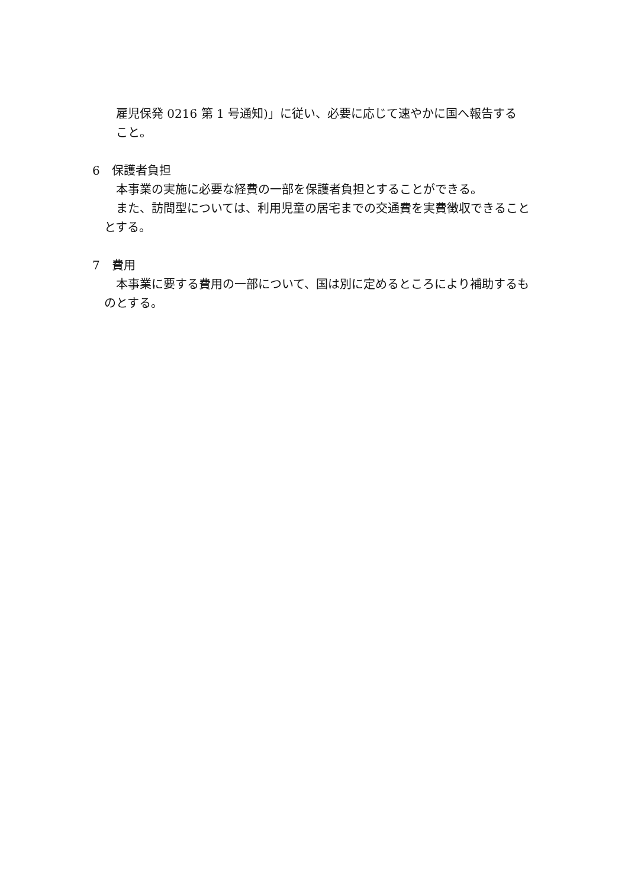雇児保発 0216 第 1 号通知)」に従い、必要に応じて速やかに国へ報告する
こと。
6　保護者負担
本事業の実施に必要な経費の一部を保護者負担とすることができる。
また、訪問型については、利用児童の居宅までの交通費を実費徴収できることとする。
7　費用
本事業に要する費用の一部について、国は別に定めるところにより補助するものとする。